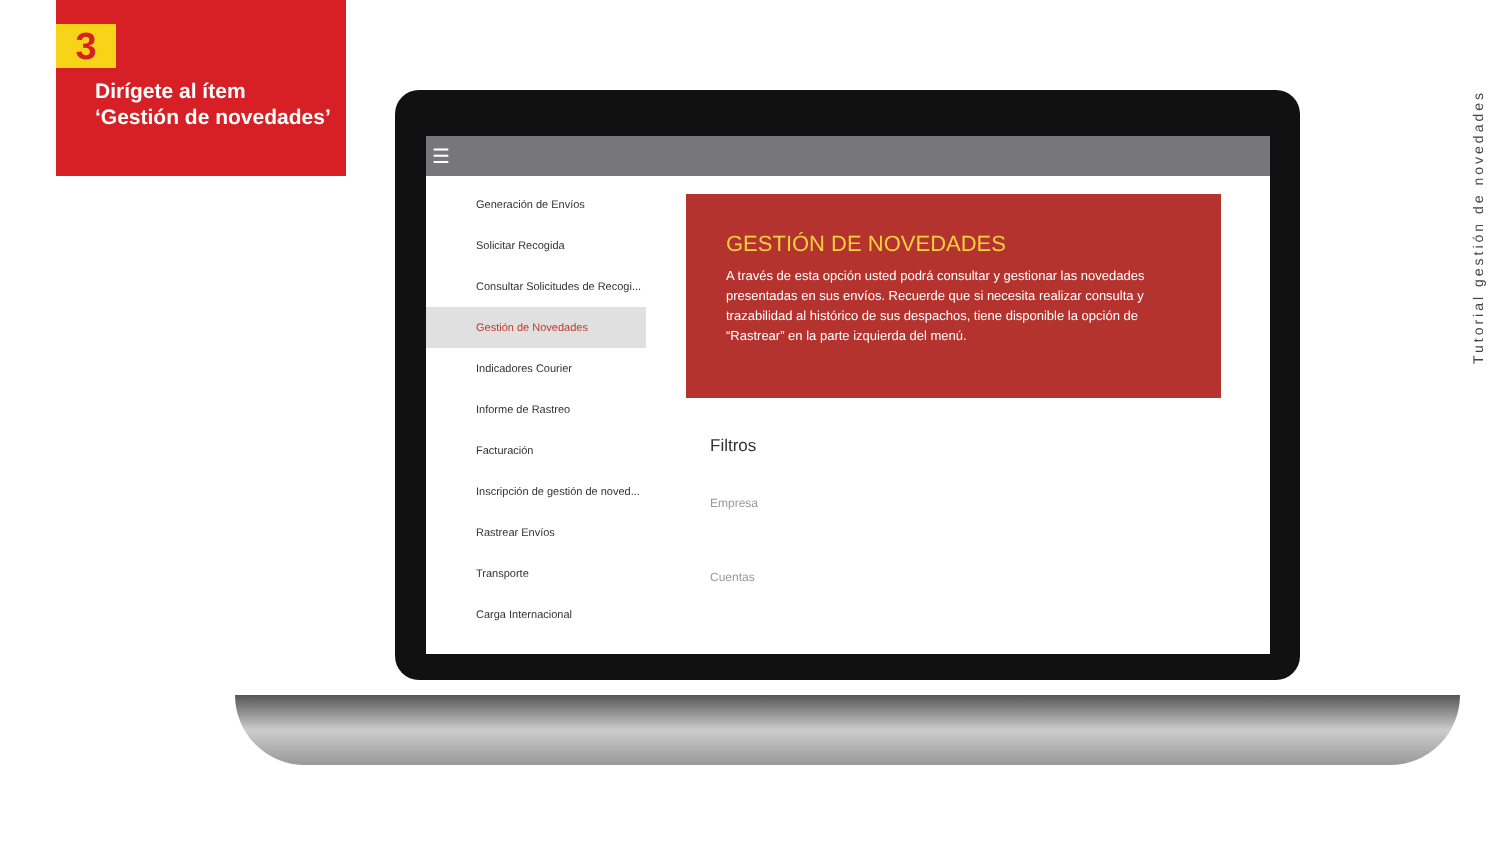3
Dirígete al ítem
‘Gestión de novedades’
Tutorial gestión de novedades
☰
Generación de Envíos
Solicitar Recogida
Consultar Solicitudes de Recogi...
Gestión de Novedades
Indicadores Courier
Informe de Rastreo
Facturación
Inscripción de gestión de noved...
Rastrear Envíos
Transporte
Carga Internacional
GESTIÓN DE NOVEDADES
A través de esta opción usted podrá consultar y gestionar las novedades presentadas en sus envíos. Recuerde que si necesita realizar consulta y trazabilidad al histórico de sus despachos, tiene disponible la opción de “Rastrear” en la parte izquierda del menú.
Filtros
Empresa
Cuentas